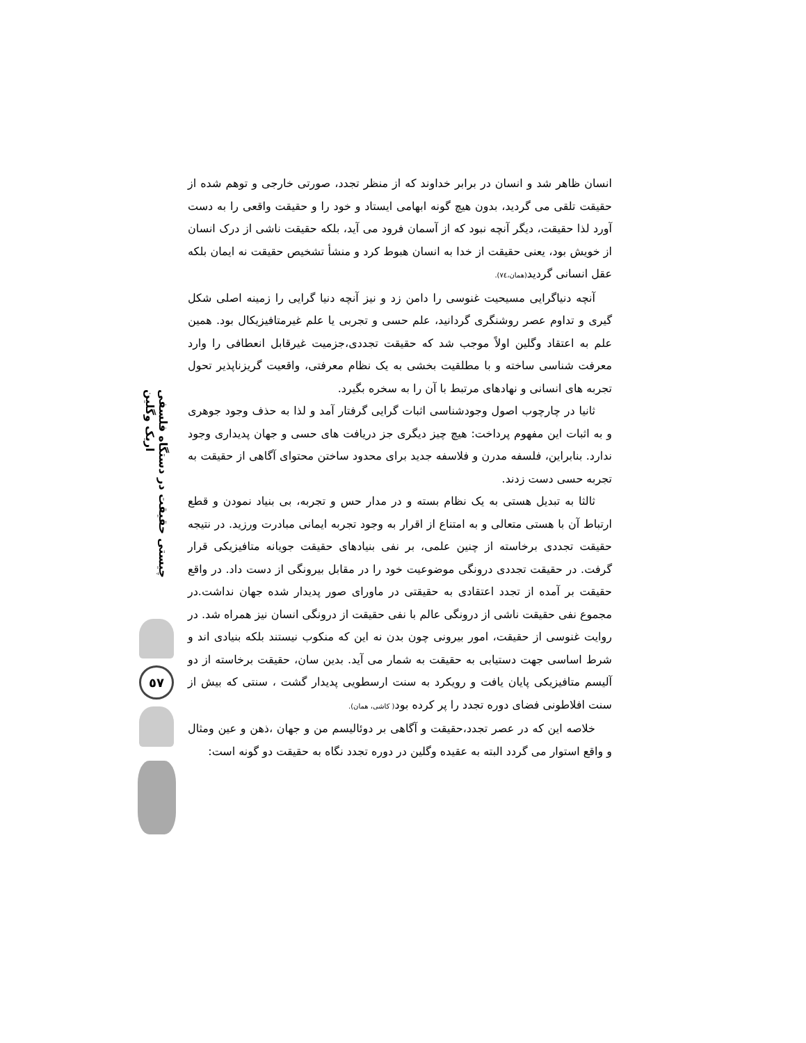انسان ظاهر شد و انسان در برابر خداوند که از منظر تجدد، صورتی خارجی و توهم شده از حقیقت تلقی می گردید، بدون هیچ گونه ابهامی ایستاد و خود را و حقیقت واقعی را به دست آورد لذا حقیقت، دیگر آنچه نبود که از آسمان فرود می آید، بلکه حقیقت ناشی از درک انسان از خویش بود، یعنی حقیقت از خدا به انسان هبوط کرد و منشأ تشخیص حقیقت نه ایمان بلکه عقل انسانی گردید(همان،٧٤).
آنچه دنیاگرایی مسیحیت غنوسی را دامن زد و نیز آنچه دنیا گرایی را زمینه اصلی شکل گیری و تداوم عصر روشنگری گردانید، علم حسی و تجربی یا علم غیرمتافیزیکال بود. همین علم به اعتقاد وگلین اولاً موجب شد که حقیقت تجددی،جزمیت غیرقابل انعطافی را وارد معرفت شناسی ساخته و با مطلقیت بخشی به یک نظام معرفتی، واقعیت گریزناپذیر تحول تجربه های انسانی و نهادهای مرتبط با آن را به سخره بگیرد.
ثانیا در چارچوب اصول وجودشناسی اثبات گرایی گرفتار آمد و لذا به حذف وجود جوهری و به اثبات این مفهوم پرداخت: هیچ چیز دیگری جز دریافت های حسی و جهان پدیداری وجود ندارد. بنابراین، فلسفه مدرن و فلاسفه جدید برای محدود ساختن محتوای آگاهی از حقیقت به تجربه حسی دست زدند.
ثالثا به تبدیل هستی به یک نظام بسته و در مدار حس و تجربه، بی بنیاد نمودن و قطع ارتباط آن با هستی متعالی و به امتناع از اقرار به وجود تجربه ایمانی مبادرت ورزید. در نتیجه حقیقت تجددی برخاسته از چنین علمی، بر نفی بنیادهای حقیقت جویانه متافیزیکی قرار گرفت. در حقیقت تجددی درونگی موضوعیت خود را در مقابل بیرونگی از دست داد. در واقع حقیقت بر آمده از تجدد اعتقادی به حقیقتی در ماورای صور پدیدار شده جهان نداشت.در مجموع نفی حقیقت ناشی از درونگی عالم با نفی حقیقت از درونگی انسان نیز همراه شد. در روایت غنوسی از حقیقت، امور بیرونی چون بدن نه این که منکوب نیستند بلکه بنیادی اند و شرط اساسی جهت دستیابی به حقیقت به شمار می آید. بدین سان، حقیقت برخاسته از دو آلیسم متافیزیکی پایان یافت و رویکرد به سنت ارسطویی پدیدار گشت ، سنتی که بیش از سنت افلاطونی فضای دوره تجدد را پر کرده بود( کاشی، همان).
خلاصه این که در عصر تجدد،حقیقت و آگاهی بر دوئالیسم من و جهان ،ذهن و عین ومثال و واقع استوار می گردد البته به عقیده وگلین در دوره تجدد نگاه به حقیقت دو گونه است:
چیستی حقیقت در دستگاه فلسفی اریک وگلین
٥٧